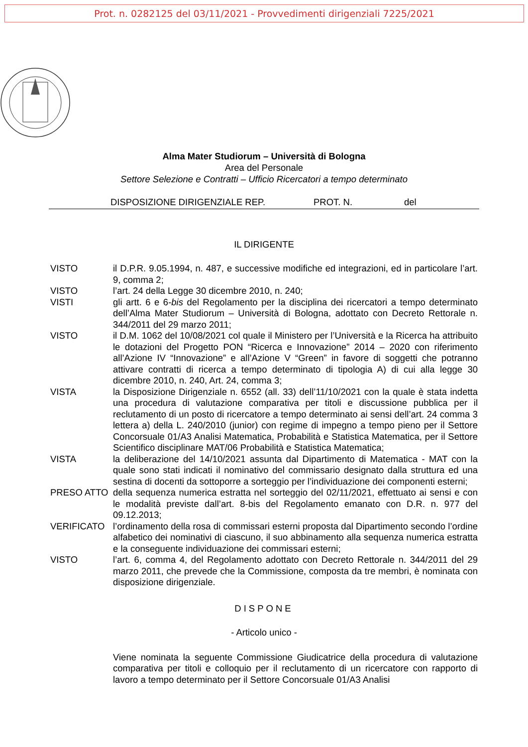Prot. n. 0282125 del 03/11/2021 - Provvedimenti dirigenziali 7225/2021
Alma Mater Studiorum – Università di Bologna
Area del Personale
Settore Selezione e Contratti – Ufficio Ricercatori a tempo determinato
DISPOSIZIONE DIRIGENZIALE REP. PROT. N. del
IL DIRIGENTE
VISTO il D.P.R. 9.05.1994, n. 487, e successive modifiche ed integrazioni, ed in particolare l’art. 9, comma 2;
VISTO l’art. 24 della Legge 30 dicembre 2010, n. 240;
VISTI gli artt. 6 e 6-bis del Regolamento per la disciplina dei ricercatori a tempo determinato dell’Alma Mater Studiorum – Università di Bologna, adottato con Decreto Rettorale n. 344/2011 del 29 marzo 2011;
VISTO il D.M. 1062 del 10/08/2021 col quale il Ministero per l’Università e la Ricerca ha attribuito le dotazioni del Progetto PON “Ricerca e Innovazione” 2014 – 2020 con riferimento all’Azione IV “Innovazione” e all’Azione V “Green” in favore di soggetti che potranno attivare contratti di ricerca a tempo determinato di tipologia A) di cui alla legge 30 dicembre 2010, n. 240, Art. 24, comma 3;
VISTA la Disposizione Dirigenziale n. 6552 (all. 33) dell’11/10/2021 con la quale è stata indetta una procedura di valutazione comparativa per titoli e discussione pubblica per il reclutamento di un posto di ricercatore a tempo determinato ai sensi dell’art. 24 comma 3 lettera a) della L. 240/2010 (junior) con regime di impegno a tempo pieno per il Settore Concorsuale 01/A3 Analisi Matematica, Probabilità e Statistica Matematica, per il Settore Scientifico disciplinare MAT/06 Probabilità e Statistica Matematica;
VISTA la deliberazione del 14/10/2021 assunta dal Dipartimento di Matematica - MAT con la quale sono stati indicati il nominativo del commissario designato dalla struttura ed una sestina di docenti da sottoporre a sorteggio per l’individuazione dei componenti esterni;
PRESO ATTO della sequenza numerica estratta nel sorteggio del 02/11/2021, effettuato ai sensi e con le modalità previste dall’art. 8-bis del Regolamento emanato con D.R. n. 977 del 09.12.2013;
VERIFICATO l’ordinamento della rosa di commissari esterni proposta dal Dipartimento secondo l’ordine alfabetico dei nominativi di ciascuno, il suo abbinamento alla sequenza numerica estratta e la conseguente individuazione dei commissari esterni;
VISTO l’art. 6, comma 4, del Regolamento adottato con Decreto Rettorale n. 344/2011 del 29 marzo 2011, che prevede che la Commissione, composta da tre membri, è nominata con disposizione dirigenziale.
DISPONE
- Articolo unico -
Viene nominata la seguente Commissione Giudicatrice della procedura di valutazione comparativa per titoli e colloquio per il reclutamento di un ricercatore con rapporto di lavoro a tempo determinato per il Settore Concorsuale 01/A3 Analisi